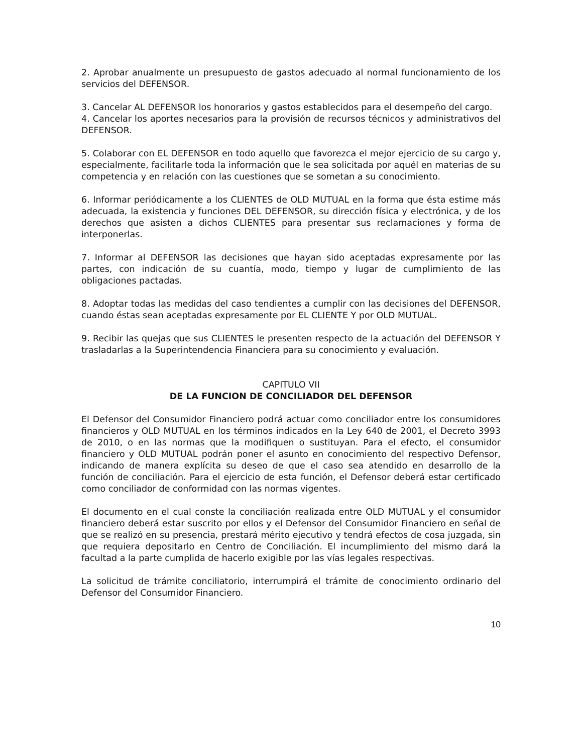2. Aprobar anualmente un presupuesto de gastos adecuado al normal funcionamiento de los servicios del DEFENSOR.
3. Cancelar AL DEFENSOR los honorarios y gastos establecidos para el desempeño del cargo.
4. Cancelar los aportes necesarios para la provisión de recursos técnicos y administrativos del DEFENSOR.
5. Colaborar con EL DEFENSOR en todo aquello que favorezca el mejor ejercicio de su cargo y, especialmente, facilitarle toda la información que le sea solicitada por aquél en materias de su competencia y en relación con las cuestiones que se sometan a su conocimiento.
6. Informar periódicamente a los CLIENTES de OLD MUTUAL en la forma que ésta estime más adecuada, la existencia y funciones DEL DEFENSOR, su dirección física y electrónica, y de los derechos que asisten a dichos CLIENTES para presentar sus reclamaciones y forma de interponerlas.
7. Informar al DEFENSOR las decisiones que hayan sido aceptadas expresamente por las partes, con indicación de su cuantía, modo, tiempo y lugar de cumplimiento de las obligaciones pactadas.
8. Adoptar todas las medidas del caso tendientes a cumplir con las decisiones del DEFENSOR, cuando éstas sean aceptadas expresamente por EL CLIENTE Y por OLD MUTUAL.
9. Recibir las quejas que sus CLIENTES le presenten respecto de la actuación del DEFENSOR Y trasladarlas a la Superintendencia Financiera para su conocimiento y evaluación.
CAPITULO VII
DE LA FUNCION DE CONCILIADOR DEL DEFENSOR
El Defensor del Consumidor Financiero podrá actuar como conciliador entre los consumidores financieros y OLD MUTUAL en los términos indicados en la Ley 640 de 2001, el Decreto 3993 de 2010, o en las normas que la modifiquen o sustituyan. Para el efecto, el consumidor financiero y OLD MUTUAL podrán poner el asunto en conocimiento del respectivo Defensor, indicando de manera explícita su deseo de que el caso sea atendido en desarrollo de la función de conciliación. Para el ejercicio de esta función, el Defensor deberá estar certificado como conciliador de conformidad con las normas vigentes.
El documento en el cual conste la conciliación realizada entre OLD MUTUAL y el consumidor financiero deberá estar suscrito por ellos y el Defensor del Consumidor Financiero en señal de que se realizó en su presencia, prestará mérito ejecutivo y tendrá efectos de cosa juzgada, sin que requiera depositarlo en Centro de Conciliación. El incumplimiento del mismo dará la facultad a la parte cumplida de hacerlo exigible por las vías legales respectivas.
La solicitud de trámite conciliatorio, interrumpirá el trámite de conocimiento ordinario del Defensor del Consumidor Financiero.
10